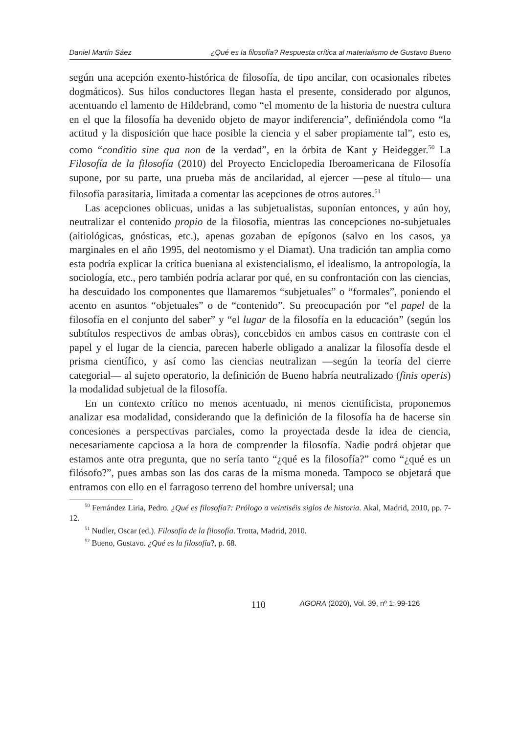Daniel Martín Sáez ¿Qué es la filosofía? Respuesta crítica al materialismo de Gustavo Bueno
según una acepción exento-histórica de filosofía, de tipo ancilar, con ocasionales ribetes dogmáticos). Sus hilos conductores llegan hasta el presente, considerado por algunos, acentuando el lamento de Hildebrand, como “el momento de la historia de nuestra cultura en el que la filosofía ha devenido objeto de mayor indiferencia”, definiéndola como “la actitud y la disposición que hace posible la ciencia y el saber propiamente tal”, esto es, como “conditio sine qua non de la verdad”, en la órbita de Kant y Heidegger.<sup>50</sup> La Filosofía de la filosofía (2010) del Proyecto Enciclopedia Iberoamericana de Filosofía supone, por su parte, una prueba más de ancilaridad, al ejercer —pese al título— una filosofía parasitaria, limitada a comentar las acepciones de otros autores.<sup>51</sup>
Las acepciones oblicuas, unidas a las subjetualistas, suponían entonces, y aún hoy, neutralizar el contenido propio de la filosofía, mientras las concepciones no-subjetuales (aitiológicas, gnósticas, etc.), apenas gozaban de epígonos (salvo en los casos, ya marginales en el año 1995, del neotomismo y el Diamat). Una tradición tan amplia como esta podría explicar la crítica bueniana al existencialismo, el idealismo, la antropología, la sociología, etc., pero también podría aclarar por qué, en su confrontación con las ciencias, ha descuidado los componentes que llamaremos “subjetuales” o “formales”, poniendo el acento en asuntos “objetuales” o de “contenido”. Su preocupación por “el papel de la filosofía en el conjunto del saber” y “el lugar de la filosofía en la educación” (según los subtítulos respectivos de ambas obras), concebidos en ambos casos en contraste con el papel y el lugar de la ciencia, parecen haberle obligado a analizar la filosofía desde el prisma científico, y así como las ciencias neutralizan —según la teoría del cierre categorial— al sujeto operatorio, la definición de Bueno habría neutralizado (finis operis) la modalidad subjetual de la filosofía.
En un contexto crítico no menos acentuado, ni menos cientificista, proponemos analizar esa modalidad, considerando que la definición de la filosofía ha de hacerse sin concesiones a perspectivas parciales, como la proyectada desde la idea de ciencia, necesariamente capciosa a la hora de comprender la filosofía. Nadie podrá objetar que estamos ante otra pregunta, que no sería tanto “¿qué es la filosofía?” como “¿qué es un filósofo?”, pues ambas son las dos caras de la misma moneda. Tampoco se objetará que entramos con ello en el farragoso terreno del hombre universal; una
<sup>50</sup> Fernández Liria, Pedro. ¿Qué es filosofía?: Prólogo a veintiséis siglos de historia. Akal, Madrid, 2010, pp. 7-12.
<sup>51</sup> Nudler, Oscar (ed.). Filosofía de la filosofía. Trotta, Madrid, 2010.
<sup>52</sup> Bueno, Gustavo. ¿Qué es la filosofía?, p. 68.
110 AGORA (2020), Vol. 39, nº 1: 99-126